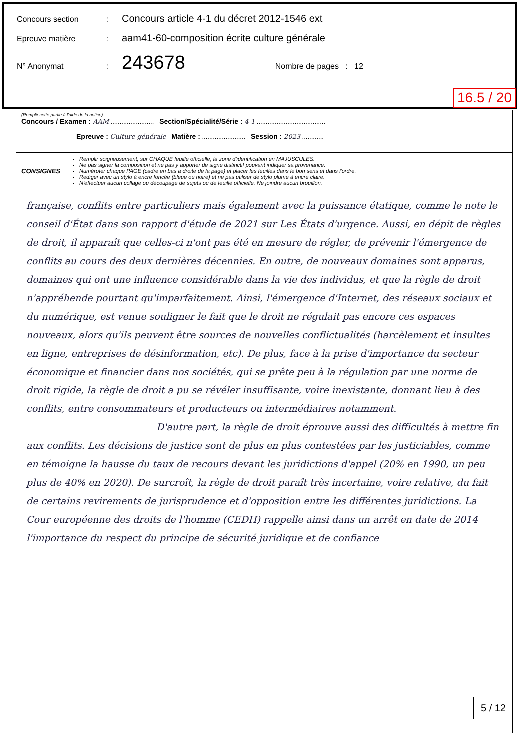Concours section: Concours article 4-1 du décret 2012-1546 ext
Epreuve matière: aam41-60-composition écrite culture générale
N° Anonymat: 243678 Nombre de pages : 12
16.5 / 20
(Remplir cette partie à l'aide de la notice)
Concours / Examen : AAM ........................ Section/Spécialité/Série : 4-1 ......................................
Epreuve : Culture générale Matière : ........................ Session : 2023 ............
CONSIGNES
Remplir soigneusement, sur CHAQUE feuille officielle, la zone d'identification en MAJUSCULES.
Ne pas signer la composition et ne pas y apporter de signe distinctif pouvant indiquer sa provenance.
Numéroter chaque PAGE (cadre en bas à droite de la page) et placer les feuilles dans le bon sens et dans l'ordre.
Rédiger avec un stylo à encre foncée (bleue ou noire) et ne pas utiliser de stylo plume à encre claire.
N'effectuer aucun collage ou découpage de sujets ou de feuille officielle. Ne joindre aucun brouillon.
française, conflits entre particuliers mais également avec la puissance étatique, comme le note le conseil d'État dans son rapport d'étude de 2021 sur Les États d'urgence. Aussi, en dépit de règles de droit, il apparaît que celles-ci n'ont pas été en mesure de régler, de prévenir l'émergence de conflits au cours des deux dernières décennies. En outre, de nouveaux domaines sont apparus, domaines qui ont une influence considérable dans la vie des individus, et que la règle de droit n'appréhende pourtant qu'imparfaitement. Ainsi, l'émergence d'Internet, des réseaux sociaux et du numérique, est venue souligner le fait que le droit ne régulait pas encore ces espaces nouveaux, alors qu'ils peuvent être sources de nouvelles conflictualités (harcèlement et insultes en ligne, entreprises de désinformation, etc). De plus, face à la prise d'importance du secteur économique et financier dans nos sociétés, qui se prête peu à la régulation par une norme de droit rigide, la règle de droit a pu se révéler insuffisante, voire inexistante, donnant lieu à des conflits, entre consommateurs et producteurs ou intermédiaires notamment.
D'autre part, la règle de droit éprouve aussi des difficultés à mettre fin aux conflits. Les décisions de justice sont de plus en plus contestées par les justiciables, comme en témoigne la hausse du taux de recours devant les juridictions d'appel (20% en 1990, un peu plus de 40% en 2020). De surcroît, la règle de droit paraît très incertaine, voire relative, du fait de certains revirements de jurisprudence et d'opposition entre les différentes juridictions. La Cour européenne des droits de l'homme (CEDH) rappelle ainsi dans un arrêt en date de 2014 l'importance du respect du principe de sécurité juridique et de confiance
5 / 12